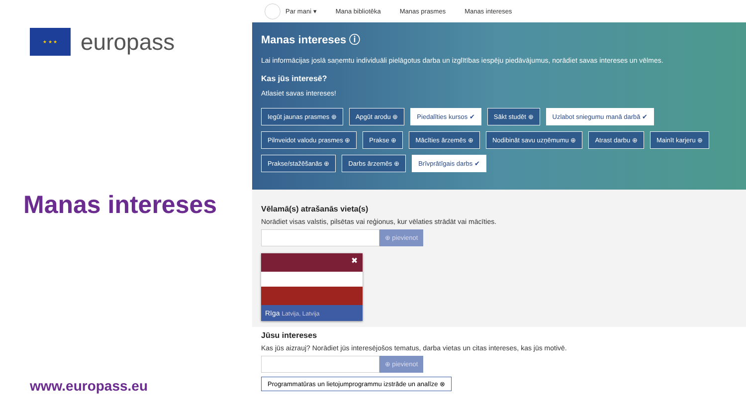★ ★ ★
europass
Manas intereses
www.europass.eu
Par mani ▾ Mana bibliotēka Manas prasmes Manas intereses
Manas intereses ⓘ
Lai informācijas joslā saņemtu individuāli pielāgotus darba un izglītības iespēju piedāvājumus, norādiet savas intereses un vēlmes.
Kas jūs interesē?
Atlasiet savas intereses!
Iegūt jaunas prasmes ⊕ Apgūt arodu ⊕ Piedalīties kursos ✔ Sākt studēt ⊕ Uzlabot sniegumu manā darbā ✔ Pilnveidot valodu prasmes ⊕ Prakse ⊕ Mācīties ārzemēs ⊕ Nodibināt savu uzņēmumu ⊕ Atrast darbu ⊕ Mainīt karjeru ⊕ Prakse/stažēšanās ⊕ Darbs ārzemēs ⊕ Brīvprātīgais darbs ✔
Vēlamā(s) atrašanās vieta(s)
Norādiet visas valstis, pilsētas vai reģionus, kur vēlaties strādāt vai mācīties.
⊕ pievienot
✖
Rīga Latvija, Latvija
Jūsu intereses
Kas jūs aizrauj? Norādiet jūs interesējošos tematus, darba vietas un citas intereses, kas jūs motivē.
⊕ pievienot
Programmatūras un lietojumprogrammu izstrāde un analīze ⊗